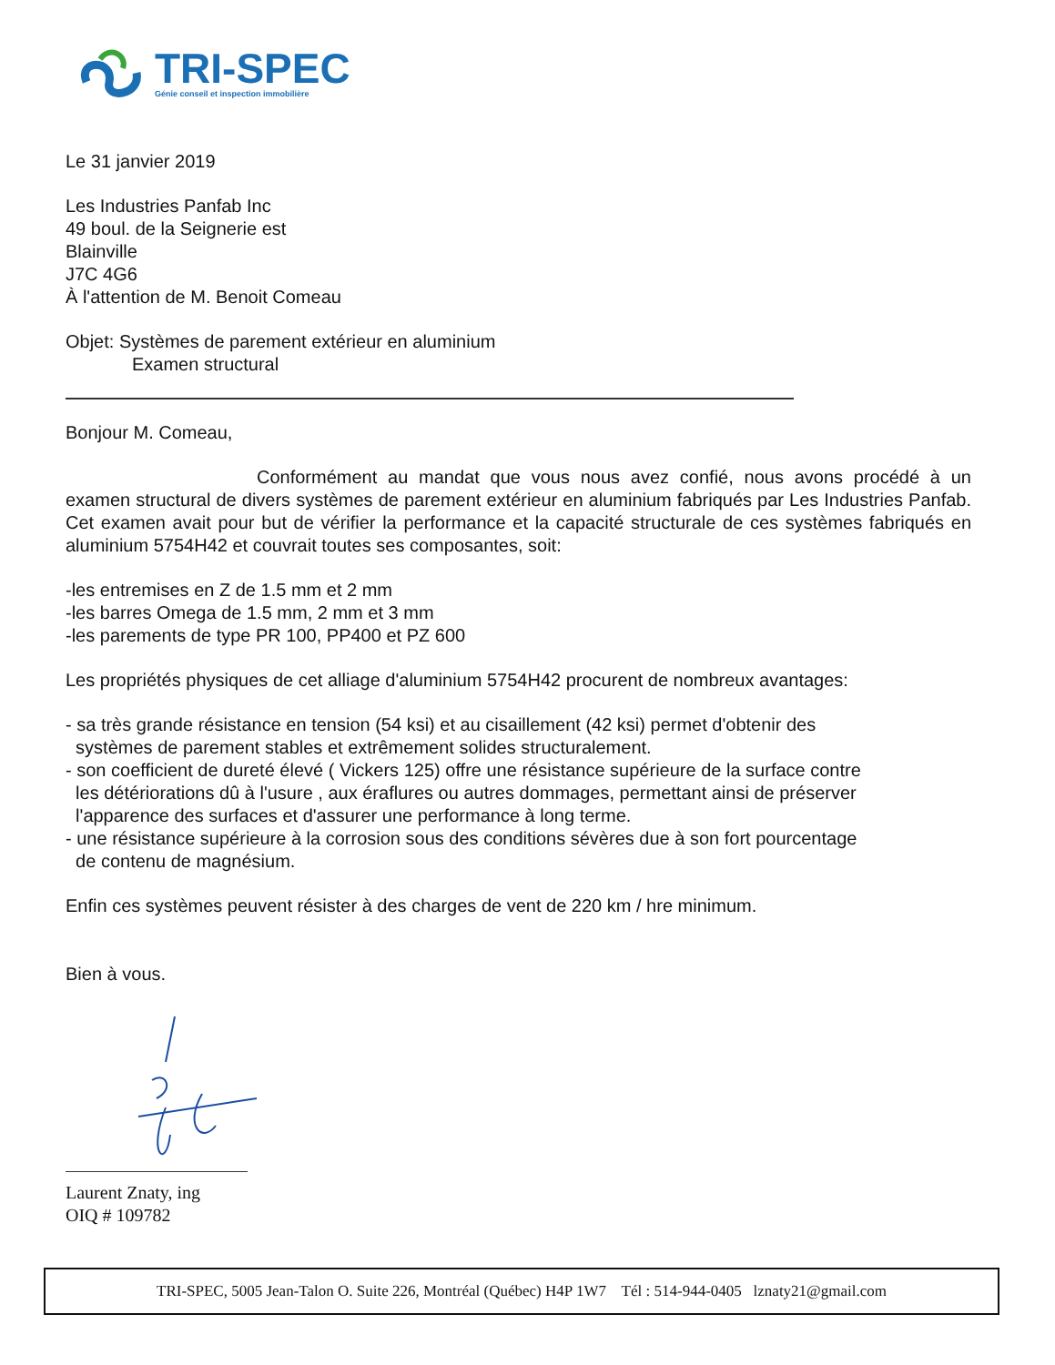TRI-SPEC
Génie conseil et inspection immobilière
Le 31 janvier 2019
Les Industries Panfab Inc
49 boul. de la Seignerie est
Blainville
J7C 4G6
À l'attention de M. Benoit Comeau
Objet: Systèmes de parement extérieur en aluminium
Examen structural
Bonjour M. Comeau,
Conformément au mandat que vous nous avez confié, nous avons procédé à un examen structural de divers systèmes de parement extérieur en aluminium fabriqués par Les Industries Panfab. Cet examen avait pour but de vérifier la performance et la capacité structurale de ces systèmes fabriqués en aluminium 5754H42 et couvrait toutes ses composantes, soit:
-les entremises en Z de 1.5 mm et 2 mm
-les barres Omega de 1.5 mm, 2 mm et 3 mm
-les parements de type PR 100, PP400 et PZ 600
Les propriétés physiques de cet alliage d'aluminium 5754H42 procurent de nombreux avantages:
- sa très grande résistance en tension (54 ksi) et au cisaillement (42 ksi) permet d'obtenir des
systèmes de parement stables et extrêmement solides structuralement.
- son coefficient de dureté élevé ( Vickers 125) offre une résistance supérieure de la surface contre
les détériorations dû à l'usure , aux éraflures ou autres dommages, permettant ainsi de préserver
l'apparence des surfaces et d'assurer une performance à long terme.
- une résistance supérieure à la corrosion sous des conditions sévères due à son fort pourcentage
de contenu de magnésium.
Enfin ces systèmes peuvent résister à des charges de vent de 220 km / hre minimum.
Bien à vous.
Laurent Znaty, ing
OIQ # 109782
TRI-SPEC, 5005 Jean-Talon O. Suite 226, Montréal (Québec) H4P 1W7 Tél : 514-944-0405 lznaty21@gmail.com